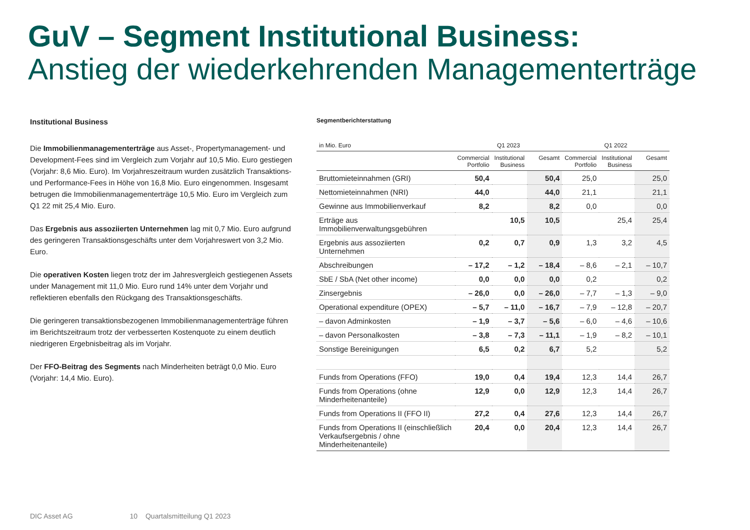GuV – Segment Institutional Business:
Anstieg der wiederkehrenden Managementerträge
Institutional Business
Die Immobilienmanagementerträge aus Asset-, Propertymanagement- und Development-Fees sind im Vergleich zum Vorjahr auf 10,5 Mio. Euro gestiegen (Vorjahr: 8,6 Mio. Euro). Im Vorjahreszeitraum wurden zusätzlich Transaktions- und Performance-Fees in Höhe von 16,8 Mio. Euro eingenommen. Insgesamt betrugen die Immobilienmanagementerträge 10,5 Mio. Euro im Vergleich zum Q1 22 mit 25,4 Mio. Euro.
Das Ergebnis aus assoziierten Unternehmen lag mit 0,7 Mio. Euro aufgrund des geringeren Transaktionsgeschäfts unter dem Vorjahreswert von 3,2 Mio. Euro.
Die operativen Kosten liegen trotz der im Jahresvergleich gestiegenen Assets under Management mit 11,0 Mio. Euro rund 14% unter dem Vorjahr und reflektieren ebenfalls den Rückgang des Transaktionsgeschäfts.
Die geringeren transaktionsbezogenen Immobilienmanagementerträge führen im Berichtszeitraum trotz der verbesserten Kostenquote zu einem deutlich niedrigeren Ergebnisbeitrag als im Vorjahr.
Der FFO-Beitrag des Segments nach Minderheiten beträgt 0,0 Mio. Euro (Vorjahr: 14,4 Mio. Euro).
Segmentberichterstattung
| in Mio. Euro | Q1 2023 | | | Q1 2022 | | |
| --- | --- | --- | --- | --- | --- | --- |
| | Commercial Portfolio | Institutional Business | Gesamt | Commercial Portfolio | Institutional Business | Gesamt |
| Bruttomieteinnahmen (GRI) | 50,4 | | 50,4 | 25,0 | | 25,0 |
| Nettomieteinnahmen (NRI) | 44,0 | | 44,0 | 21,1 | | 21,1 |
| Gewinne aus Immobilienverkauf | 8,2 | | 8,2 | 0,0 | | 0,0 |
| Erträge aus Immobilienverwaltungsgebühren | | 10,5 | 10,5 | | 25,4 | 25,4 |
| Ergebnis aus assoziierten Unternehmen | 0,2 | 0,7 | 0,9 | 1,3 | 3,2 | 4,5 |
| Abschreibungen | – 17,2 | – 1,2 | – 18,4 | – 8,6 | – 2,1 | – 10,7 |
| SbE / SbA (Net other income) | 0,0 | 0,0 | 0,0 | 0,2 | | 0,2 |
| Zinsergebnis | – 26,0 | 0,0 | – 26,0 | – 7,7 | – 1,3 | – 9,0 |
| Operational expenditure (OPEX) | – 5,7 | – 11,0 | – 16,7 | – 7,9 | – 12,8 | – 20,7 |
| – davon Adminkosten | – 1,9 | – 3,7 | – 5,6 | – 6,0 | – 4,6 | – 10,6 |
| – davon Personalkosten | – 3,8 | – 7,3 | – 11,1 | – 1,9 | – 8,2 | – 10,1 |
| Sonstige Bereinigungen | 6,5 | 0,2 | 6,7 | 5,2 | | 5,2 |
| Funds from Operations (FFO) | 19,0 | 0,4 | 19,4 | 12,3 | 14,4 | 26,7 |
| Funds from Operations (ohne Minderheitenanteile) | 12,9 | 0,0 | 12,9 | 12,3 | 14,4 | 26,7 |
| Funds from Operations II (FFO II) | 27,2 | 0,4 | 27,6 | 12,3 | 14,4 | 26,7 |
| Funds from Operations II (einschließlich Verkaufsergebnis / ohne Minderheitenanteile) | 20,4 | 0,0 | 20,4 | 12,3 | 14,4 | 26,7 |
DIC Asset AG 10 Quartalsmitteilung Q1 2023